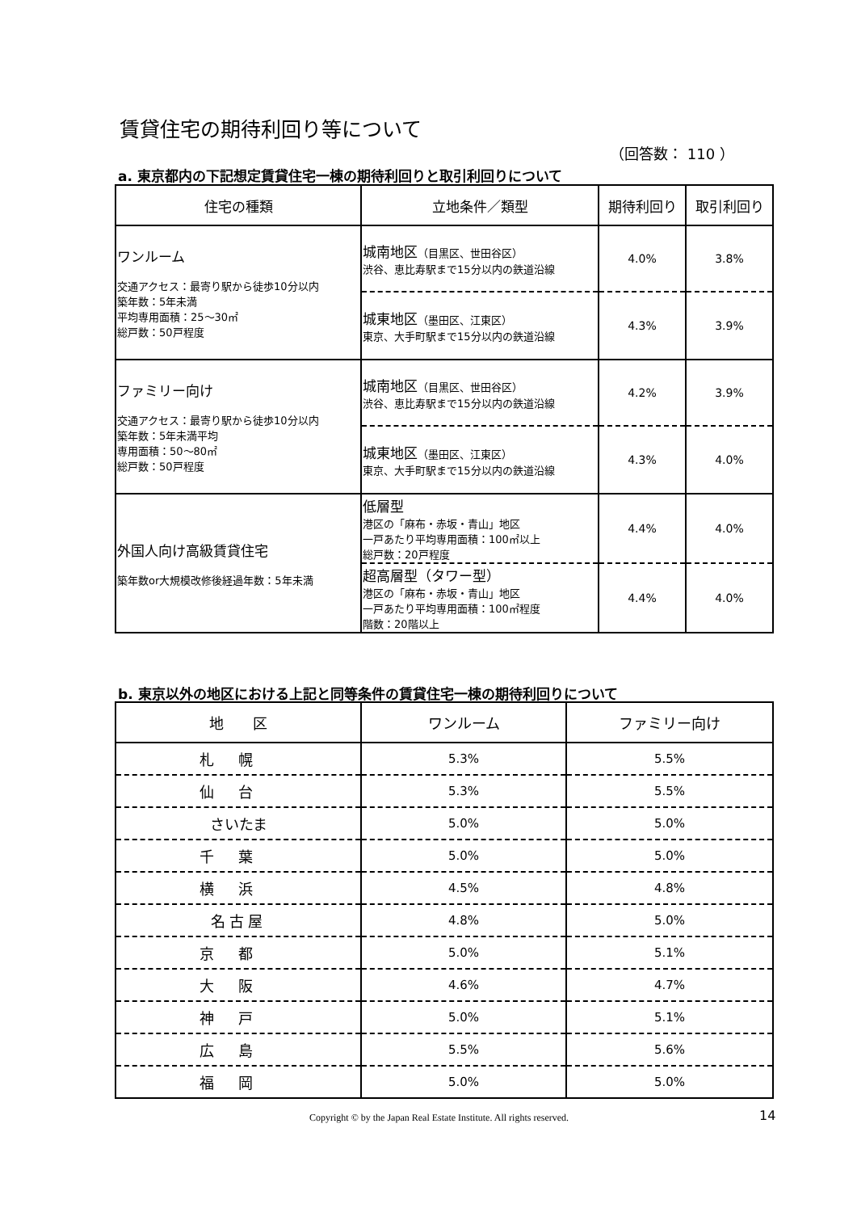賃貸住宅の期待利回り等について
（回答数： 110 ）
a. 東京都内の下記想定賃貸住宅一棟の期待利回りと取引利回りについて
| 住宅の種類 | 立地条件／類型 | 期待利回り | 取引利回り |
| --- | --- | --- | --- |
| ワンルーム 交通アクセス：最寄り駅から徒歩10分以内 築年数：5年未満 平均専用面積：25～30㎡ 総戸数：50戸程度 | 城南地区 （目黒区、世田谷区） 渋谷、恵比寿駅まで15分以内の鉄道沿線 | 4.0% | 3.8% |
| | 城東地区 （墨田区、江東区） 東京、大手町駅まで15分以内の鉄道沿線 | 4.3% | 3.9% |
| ファミリー向け 交通アクセス：最寄り駅から徒歩10分以内 築年数：5年未満平均 専用面積：50～80㎡ 総戸数：50戸程度 | 城南地区 （目黒区、世田谷区） 渋谷、恵比寿駅まで15分以内の鉄道沿線 | 4.2% | 3.9% |
| | 城東地区 （墨田区、江東区） 東京、大手町駅まで15分以内の鉄道沿線 | 4.3% | 4.0% |
| 外国人向け高級賃貸住宅 築年数or大規模改修後経過年数：5年未満 | 低層型 港区の「麻布・赤坂・青山」地区 一戸あたり平均専用面積：100㎡以上 総戸数：20戸程度 | 4.4% | 4.0% |
| | 超高層型（タワー型） 港区の「麻布・赤坂・青山」地区 一戸あたり平均専用面積：100㎡程度 階数：20階以上 | 4.4% | 4.0% |
b. 東京以外の地区における上記と同等条件の賃貸住宅一棟の期待利回りについて
| 地 区 | ワンルーム | ファミリー向け |
| --- | --- | --- |
| 札幌 | 5.3% | 5.5% |
| 仙台 | 5.3% | 5.5% |
| さいたま | 5.0% | 5.0% |
| 千葉 | 5.0% | 5.0% |
| 横浜 | 4.5% | 4.8% |
| 名古屋 | 4.8% | 5.0% |
| 京都 | 5.0% | 5.1% |
| 大阪 | 4.6% | 4.7% |
| 神戸 | 5.0% | 5.1% |
| 広島 | 5.5% | 5.6% |
| 福岡 | 5.0% | 5.0% |
Copyright © by the Japan Real Estate Institute. All rights reserved.
14